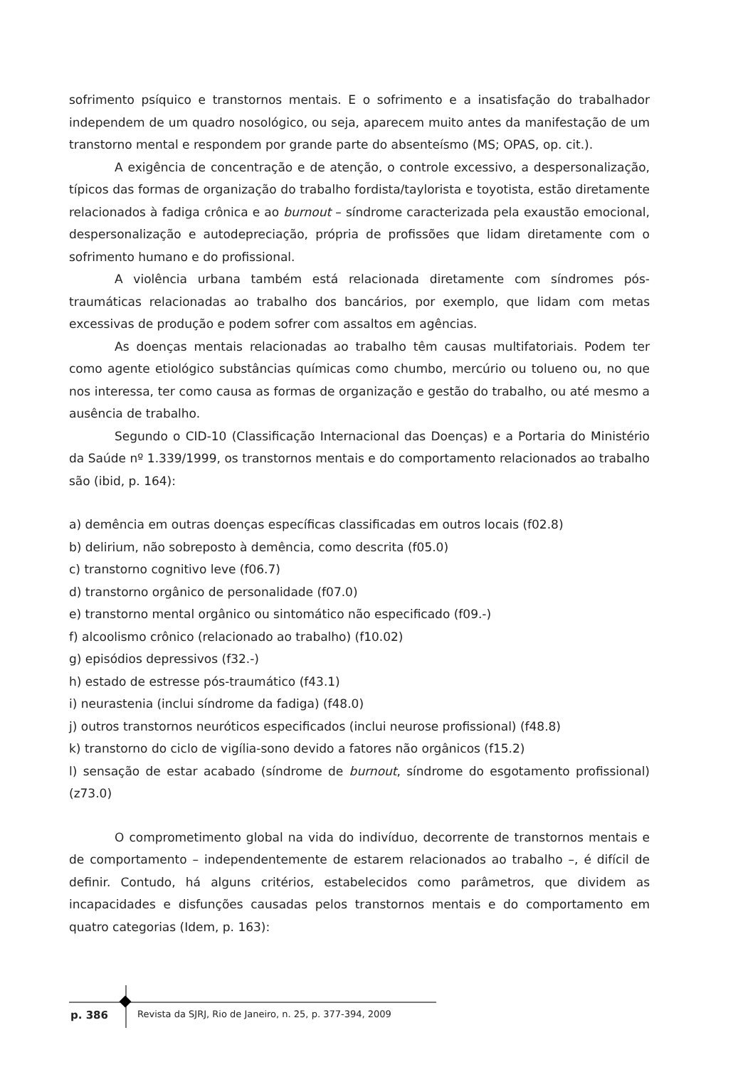sofrimento psíquico e transtornos mentais. E o sofrimento e a insatisfação do trabalhador independem de um quadro nosológico, ou seja, aparecem muito antes da manifestação de um transtorno mental e respondem por grande parte do absenteísmo (MS; OPAS, op. cit.).
A exigência de concentração e de atenção, o controle excessivo, a despersonalização, típicos das formas de organização do trabalho fordista/taylorista e toyotista, estão diretamente relacionados à fadiga crônica e ao burnout – síndrome caracterizada pela exaustão emocional, despersonalização e autodepreciação, própria de profissões que lidam diretamente com o sofrimento humano e do profissional.
A violência urbana também está relacionada diretamente com síndromes pós-traumáticas relacionadas ao trabalho dos bancários, por exemplo, que lidam com metas excessivas de produção e podem sofrer com assaltos em agências.
As doenças mentais relacionadas ao trabalho têm causas multifatoriais. Podem ter como agente etiológico substâncias químicas como chumbo, mercúrio ou tolueno ou, no que nos interessa, ter como causa as formas de organização e gestão do trabalho, ou até mesmo a ausência de trabalho.
Segundo o CID-10 (Classificação Internacional das Doenças) e a Portaria do Ministério da Saúde nº 1.339/1999, os transtornos mentais e do comportamento relacionados ao trabalho são (ibid, p. 164):
a) demência em outras doenças específicas classificadas em outros locais (f02.8)
b) delirium, não sobreposto à demência, como descrita (f05.0)
c) transtorno cognitivo leve (f06.7)
d) transtorno orgânico de personalidade (f07.0)
e) transtorno mental orgânico ou sintomático não especificado (f09.-)
f) alcoolismo crônico (relacionado ao trabalho) (f10.02)
g) episódios depressivos (f32.-)
h) estado de estresse pós-traumático (f43.1)
i) neurastenia (inclui síndrome da fadiga) (f48.0)
j) outros transtornos neuróticos especificados (inclui neurose profissional) (f48.8)
k) transtorno do ciclo de vigília-sono devido a fatores não orgânicos (f15.2)
l) sensação de estar acabado (síndrome de burnout, síndrome do esgotamento profissional) (z73.0)
O comprometimento global na vida do indivíduo, decorrente de transtornos mentais e de comportamento – independentemente de estarem relacionados ao trabalho –, é difícil de definir. Contudo, há alguns critérios, estabelecidos como parâmetros, que dividem as incapacidades e disfunções causadas pelos transtornos mentais e do comportamento em quatro categorias (Idem, p. 163):
p. 386 Revista da SJRJ, Rio de Janeiro, n. 25, p. 377-394, 2009